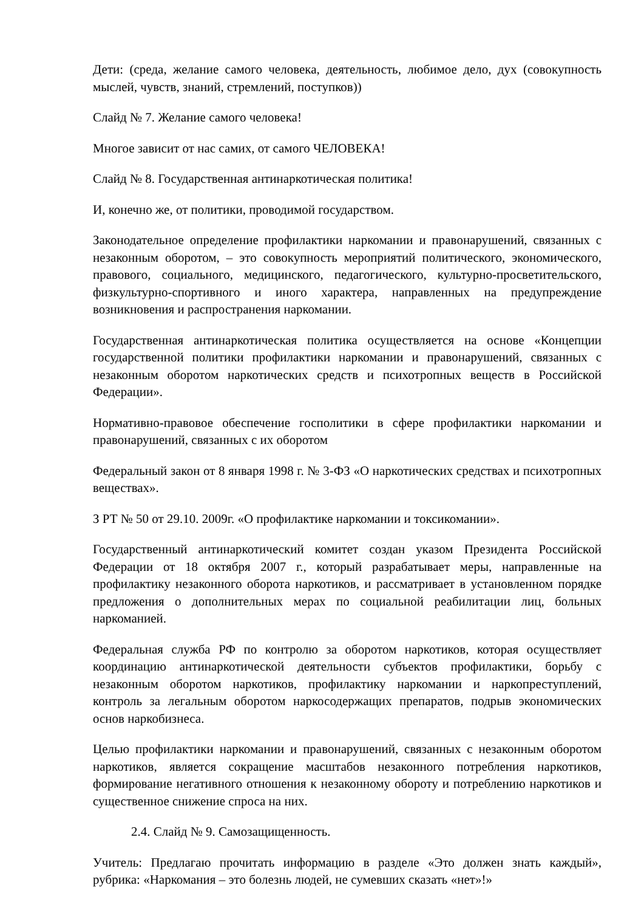Дети: (среда, желание самого человека, деятельность, любимое дело, дух (совокупность мыслей, чувств, знаний, стремлений, поступков))
Слайд № 7. Желание самого человека!
Многое зависит от нас самих, от самого ЧЕЛОВЕКА!
Слайд № 8. Государственная антинаркотическая политика!
И, конечно же, от политики, проводимой государством.
Законодательное определение профилактики наркомании и правонарушений, связанных с незаконным оборотом, – это совокупность мероприятий политического, экономического, правового, социального, медицинского, педагогического, культурно-просветительского, физкультурно-спортивного и иного характера, направленных на предупреждение возникновения и распространения наркомании.
Государственная антинаркотическая политика осуществляется на основе «Концепции государственной политики профилактики наркомании и правонарушений, связанных с незаконным оборотом наркотических средств и психотропных веществ в Российской Федерации».
Нормативно-правовое обеспечение госполитики в сфере профилактики наркомании и правонарушений, связанных с их оборотом
Федеральный закон от 8 января 1998 г. № 3-ФЗ «О наркотических средствах и психотропных веществах».
З РТ № 50 от 29.10. 2009г. «О профилактике наркомании и токсикомании».
Государственный антинаркотический комитет создан указом Президента Российской Федерации от 18 октября 2007 г., который разрабатывает меры, направленные на профилактику незаконного оборота наркотиков, и рассматривает в установленном порядке предложения о дополнительных мерах по социальной реабилитации лиц, больных наркоманией.
Федеральная служба РФ по контролю за оборотом наркотиков, которая осуществляет координацию антинаркотической деятельности субъектов профилактики, борьбу с незаконным оборотом наркотиков, профилактику наркомании и наркопреступлений, контроль за легальным оборотом наркосодержащих препаратов, подрыв экономических основ наркобизнеса.
Целью профилактики наркомании и правонарушений, связанных с незаконным оборотом наркотиков, является сокращение масштабов незаконного потребления наркотиков, формирование негативного отношения к незаконному обороту и потреблению наркотиков и существенное снижение спроса на них.
2.4. Слайд № 9. Самозащищенность.
Учитель: Предлагаю прочитать информацию в разделе «Это должен знать каждый», рубрика: «Наркомания – это болезнь людей, не сумевших сказать «нет»!»